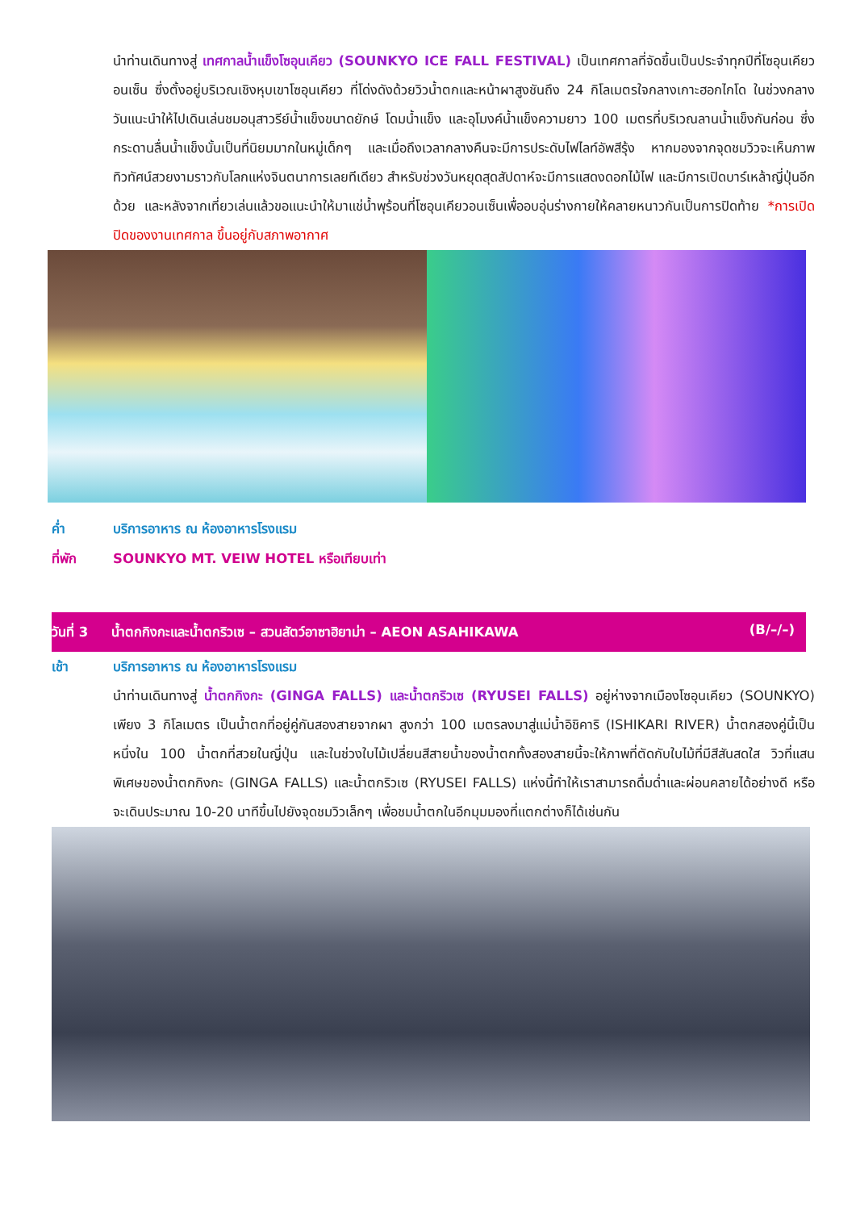นำท่านเดินทางสู่ เทศกาลน้ำแข็งโซอุนเคียว (SOUNKYO ICE FALL FESTIVAL) เป็นเทศกาลที่จัดขึ้นเป็นประจำทุกปีที่โซอุนเคียวอนเซ็น ซึ่งตั้งอยู่บริเวณเชิงหุบเขาโซอุนเคียว ที่โด่งดังด้วยวิวน้ำตกและหน้าผาสูงชันถึง 24 กิโลเมตรใจกลางเกาะฮอกไกโด ในช่วงกลางวันแนะนำให้ไปเดินเล่นชมอนุสาวรีย์น้ำแข็งขนาดยักษ์ โดมน้ำแข็ง และอุโมงค์น้ำแข็งความยาว 100 เมตรที่บริเวณลานน้ำแข็งกันก่อน ซึ่งกระดานลื่นน้ำแข็งนั้นเป็นที่นิยมมากในหมู่เด็กๆ และเมื่อถึงเวลากลางคืนจะมีการประดับไฟไลท์อัพสีรุ้ง หากมองจากจุดชมวิวจะเห็นภาพทิวทัศน์สวยงามราวกับโลกแห่งจินตนาการเลยทีเดียว สำหรับช่วงวันหยุดสุดสัปดาห์จะมีการแสดงดอกไม้ไฟ และมีการเปิดบาร์เหล้าญี่ปุ่นอีกด้วย และหลังจากเที่ยวเล่นแล้วขอแนะนำให้มาแช่น้ำพุร้อนที่โซอุนเคียวอนเซ็นเพื่ออบอุ่นร่างกายให้คลายหนาวกันเป็นการปิดท้าย *การเปิดปิดของงานเทศกาล ขึ้นอยู่กับสภาพอากาศ
ค่ำ บริการอาหาร ณ ห้องอาหารโรงแรม
ที่พัก SOUNKYO MT. VEIW HOTEL หรือเทียบเท่า
วันที่ 3 น้ำตกกิงกะและน้ำตกริวเซ – สวนสัตว์อาซาฮิยาม่า – AEON ASAHIKAWA (B/–/–)
เช้า บริการอาหาร ณ ห้องอาหารโรงแรม
นำท่านเดินทางสู่ น้ำตกกิงกะ (GINGA FALLS) และน้ำตกริวเซ (RYUSEI FALLS) อยู่ห่างจากเมืองโซอุนเคียว (SOUNKYO) เพียง 3 กิโลเมตร เป็นน้ำตกที่อยู่คู่กันสองสายจากผา สูงกว่า 100 เมตรลงมาสู่แม่น้ำอิชิคาริ (ISHIKARI RIVER) น้ำตกสองคู่นี้เป็นหนึ่งใน 100 น้ำตกที่สวยในญี่ปุ่น และในช่วงใบไม้เปลี่ยนสีสายน้ำของน้ำตกทั้งสองสายนี้จะให้ภาพที่ตัดกับใบไม้ที่มีสีสันสดใส วิวที่แสนพิเศษของน้ำตกกิงกะ (GINGA FALLS) และน้ำตกริวเซ (RYUSEI FALLS) แห่งนี้ทำให้เราสามารถดื่มด่ำและผ่อนคลายได้อย่างดี หรือจะเดินประมาณ 10-20 นาทีขึ้นไปยังจุดชมวิวเล็กๆ เพื่อชมน้ำตกในอีกมุมมองที่แตกต่างก็ได้เช่นกัน